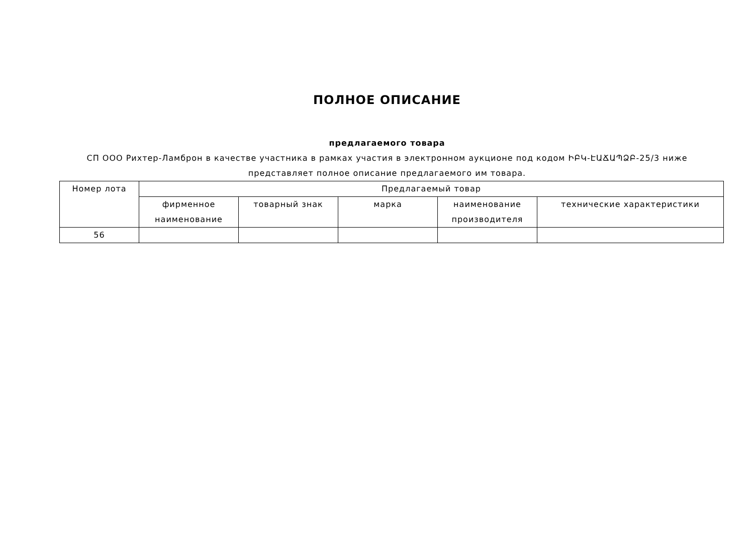ПОЛНОЕ ОПИСАНИЕ
предлагаемого товара
СП ООО Рихтер-Ламброн в качестве участника в рамках участия в электронном аукционе под кодом ԻԲԿ-ԷԱՃԱՊՁԲ-25/3 ниже представляет полное описание предлагаемого им товара.
| Номер лота | Предлагаемый товар | | | | |
| --- | --- | --- | --- | --- | --- |
| | фирменное наименование | товарный знак | марка | наименование производителя | технические характеристики |
| 56 | | | | | |